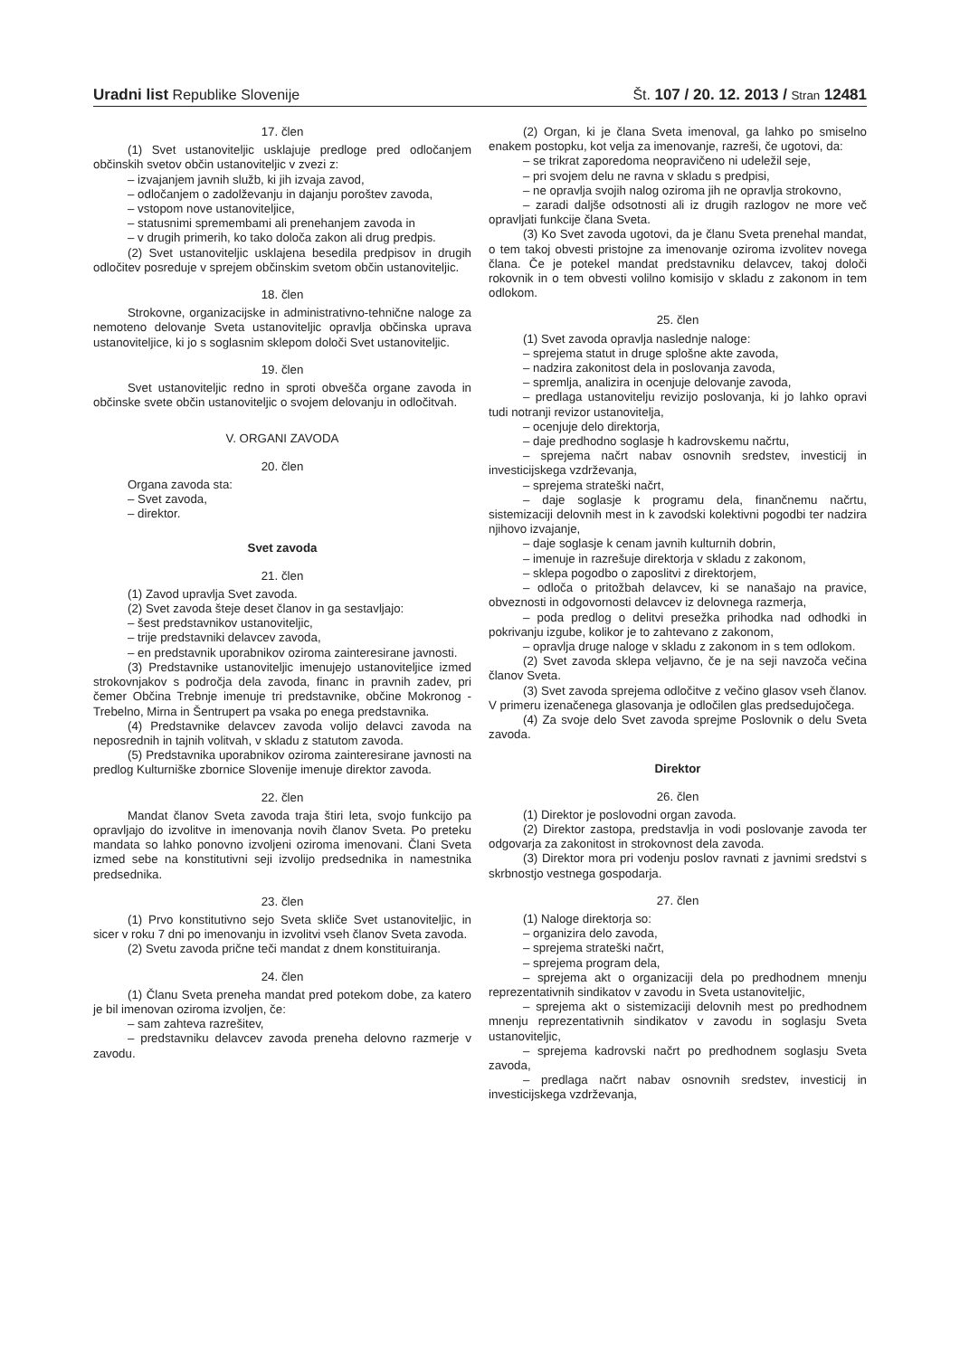Uradni list Republike Slovenije Št. 107 / 20. 12. 2013 / Stran 12481
17. člen
(1) Svet ustanoviteljic usklajuje predloge pred odločanjem občinskih svetov občin ustanoviteljic v zvezi z:
– izvajanjem javnih služb, ki jih izvaja zavod,
– odločanjem o zadolževanju in dajanju poroštev zavoda,
– vstopom nove ustanoviteljice,
– statusnimi spremembami ali prenehanjem zavoda in
– v drugih primerih, ko tako določa zakon ali drug predpis.
(2) Svet ustanoviteljic usklajena besedila predpisov in drugih odločitev posreduje v sprejem občinskim svetom občin ustanoviteljic.
18. člen
Strokovne, organizacijske in administrativno-tehnične naloge za nemoteno delovanje Sveta ustanoviteljic opravlja občinska uprava ustanoviteljice, ki jo s soglasnim sklepom določi Svet ustanoviteljic.
19. člen
Svet ustanoviteljic redno in sproti obvešča organe zavoda in občinske svete občin ustanoviteljic o svojem delovanju in odločitvah.
V. ORGANI ZAVODA
20. člen
Organa zavoda sta:
– Svet zavoda,
– direktor.
Svet zavoda
21. člen
(1) Zavod upravlja Svet zavoda.
(2) Svet zavoda šteje deset članov in ga sestavljajo:
– šest predstavnikov ustanoviteljic,
– trije predstavniki delavcev zavoda,
– en predstavnik uporabnikov oziroma zainteresirane javnosti.
(3) Predstavnike ustanoviteljic imenujejo ustanoviteljice izmed strokovnjakov s področja dela zavoda, financ in pravnih zadev, pri čemer Občina Trebnje imenuje tri predstavnike, občine Mokronog - Trebelno, Mirna in Šentrupert pa vsaka po enega predstavnika.
(4) Predstavnike delavcev zavoda volijo delavci zavoda na neposrednih in tajnih volitvah, v skladu z statutom zavoda.
(5) Predstavnika uporabnikov oziroma zainteresirane javnosti na predlog Kulturniške zbornice Slovenije imenuje direktor zavoda.
22. člen
Mandat članov Sveta zavoda traja štiri leta, svojo funkcijo pa opravljajo do izvolitve in imenovanja novih članov Sveta. Po preteku mandata so lahko ponovno izvoljeni oziroma imenovani. Člani Sveta izmed sebe na konstitutivni seji izvolijo predsednika in namestnika predsednika.
23. člen
(1) Prvo konstitutivno sejo Sveta skliče Svet ustanoviteljic, in sicer v roku 7 dni po imenovanju in izvolitvi vseh članov Sveta zavoda.
(2) Svetu zavoda prične teči mandat z dnem konstituiranja.
24. člen
(1) Članu Sveta preneha mandat pred potekom dobe, za katero je bil imenovan oziroma izvoljen, če:
– sam zahteva razrešitev,
– predstavniku delavcev zavoda preneha delovno razmerje v zavodu.
(2) Organ, ki je člana Sveta imenoval, ga lahko po smiselno enakem postopku, kot velja za imenovanje, razreši, če ugotovi, da:
– se trikrat zaporedoma neopravičeno ni udeležil seje,
– pri svojem delu ne ravna v skladu s predpisi,
– ne opravlja svojih nalog oziroma jih ne opravlja strokovno,
– zaradi daljše odsotnosti ali iz drugih razlogov ne more več opravljati funkcije člana Sveta.
(3) Ko Svet zavoda ugotovi, da je članu Sveta prenehal mandat, o tem takoj obvesti pristojne za imenovanje oziroma izvolitev novega člana. Če je potekel mandat predstavniku delavcev, takoj določi rokovnik in o tem obvesti volilno komisijo v skladu z zakonom in tem odlokom.
25. člen
(1) Svet zavoda opravlja naslednje naloge:
– sprejema statut in druge splošne akte zavoda,
– nadzira zakonitost dela in poslovanja zavoda,
– spremlja, analizira in ocenjuje delovanje zavoda,
– predlaga ustanovitelju revizijo poslovanja, ki jo lahko opravi tudi notranji revizor ustanovitelja,
– ocenjuje delo direktorja,
– daje predhodno soglasje h kadrovskemu načrtu,
– sprejema načrt nabav osnovnih sredstev, investicij in investicijskega vzdrževanja,
– sprejema strateški načrt,
– daje soglasje k programu dela, finančnemu načrtu, sistemizaciji delovnih mest in k zavodski kolektivni pogodbi ter nadzira njihovo izvajanje,
– daje soglasje k cenam javnih kulturnih dobrin,
– imenuje in razrešuje direktorja v skladu z zakonom,
– sklepa pogodbo o zaposlitvi z direktorjem,
– odloča o pritožbah delavcev, ki se nanašajo na pravice, obveznosti in odgovornosti delavcev iz delovnega razmerja,
– poda predlog o delitvi presežka prihodka nad odhodki in pokrivanju izgube, kolikor je to zahtevano z zakonom,
– opravlja druge naloge v skladu z zakonom in s tem odlokom.
(2) Svet zavoda sklepa veljavno, če je na seji navzoča večina članov Sveta.
(3) Svet zavoda sprejema odločitve z večino glasov vseh članov. V primeru izenačenega glasovanja je odločilen glas predsedujočega.
(4) Za svoje delo Svet zavoda sprejme Poslovnik o delu Sveta zavoda.
Direktor
26. člen
(1) Direktor je poslovodni organ zavoda.
(2) Direktor zastopa, predstavlja in vodi poslovanje zavoda ter odgovarja za zakonitost in strokovnost dela zavoda.
(3) Direktor mora pri vodenju poslov ravnati z javnimi sredstvi s skrbnostjo vestnega gospodarja.
27. člen
(1) Naloge direktorja so:
– organizira delo zavoda,
– sprejema strateški načrt,
– sprejema program dela,
– sprejema akt o organizaciji dela po predhodnem mnenju reprezentativnih sindikatov v zavodu in Sveta ustanoviteljic,
– sprejema akt o sistemizaciji delovnih mest po predhodnem mnenju reprezentativnih sindikatov v zavodu in soglasju Sveta ustanoviteljic,
– sprejema kadrovski načrt po predhodnem soglasju Sveta zavoda,
– predlaga načrt nabav osnovnih sredstev, investicij in investicijskega vzdrževanja,